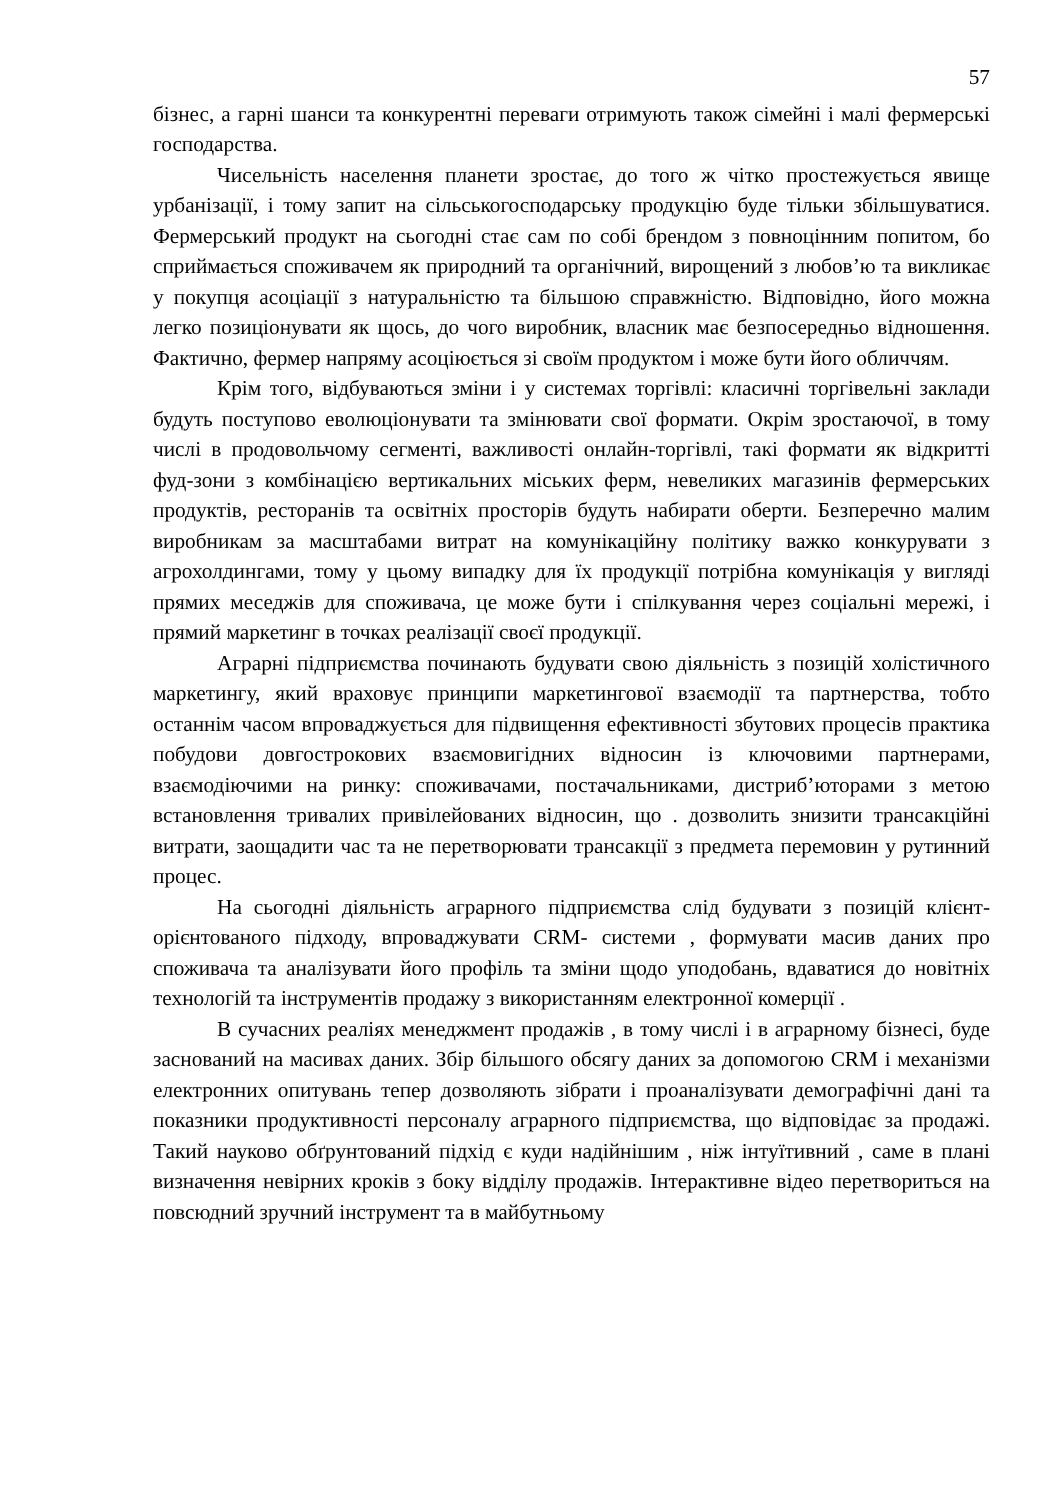57
бізнес, а гарні шанси та конкурентні переваги отримують також сімейні і малі фермерські господарства.
Чисельність населення планети зростає, до того ж чітко простежується явище урбанізації, і тому запит на сільськогосподарську продукцію буде тільки збільшуватися. Фермерський продукт на сьогодні стає сам по собі брендом з повноцінним попитом, бо сприймається споживачем як природний та органічний, вирощений з любов’ю та викликає у покупця асоціації з натуральністю та більшою справжністю. Відповідно, його можна легко позиціонувати як щось, до чого виробник, власник має безпосередньо відношення. Фактично, фермер напряму асоціюється зі своїм продуктом і може бути його обличчям.
Крім того, відбуваються зміни і у системах торгівлі: класичні торгівельні заклади будуть поступово еволюціонувати та змінювати свої формати. Окрім зростаючої, в тому числі в продовольчому сегменті, важливості онлайн-торгівлі, такі формати як відкритті фуд-зони з комбінацією вертикальних міських ферм, невеликих магазинів фермерських продуктів, ресторанів та освітніх просторів будуть набирати оберти. Безперечно малим виробникам за масштабами витрат на комунікаційну політику важко конкурувати з агрохолдингами, тому у цьому випадку для їх продукції потрібна комунікація у вигляді прямих меседжів для споживача, це може бути і спілкування через соціальні мережі, і прямий маркетинг в точках реалізації своєї продукції.
Аграрні підприємства починають будувати свою діяльність з позицій холістичного маркетингу, який враховує принципи маркетингової взаємодії та партнерства, тобто останнім часом впроваджується для підвищення ефективності збутових процесів практика побудови довгострокових взаємовигідних відносин із ключовими партнерами, взаємодіючими на ринку: споживачами, постачальниками, дистриб’юторами з метою встановлення тривалих привілейованих відносин, що . дозволить знизити трансакційні витрати, заощадити час та не перетворювати трансакції з предмета перемовин у рутинний процес.
На сьогодні діяльність аграрного підприємства слід будувати з позицій клієнт-орієнтованого підходу, впроваджувати CRM- системи , формувати масив даних про споживача та аналізувати його профіль та зміни щодо уподобань, вдаватися до новітніх технологій та інструментів продажу з використанням електронної комерції .
В сучасних реаліях менеджмент продажів , в тому числі і в аграрному бізнесі, буде заснований на масивах даних. Збір більшого обсягу даних за допомогою CRM і механізми електронних опитувань тепер дозволяють зібрати і проаналізувати демографічні дані та показники продуктивності персоналу аграрного підприємства, що відповідає за продажі. Такий науково обґрунтований підхід є куди надійнішим , ніж інтуїтивний , саме в плані визначення невірних кроків з боку відділу продажів. Інтерактивне відео перетвориться на повсюдний зручний інструмент та в майбутньому